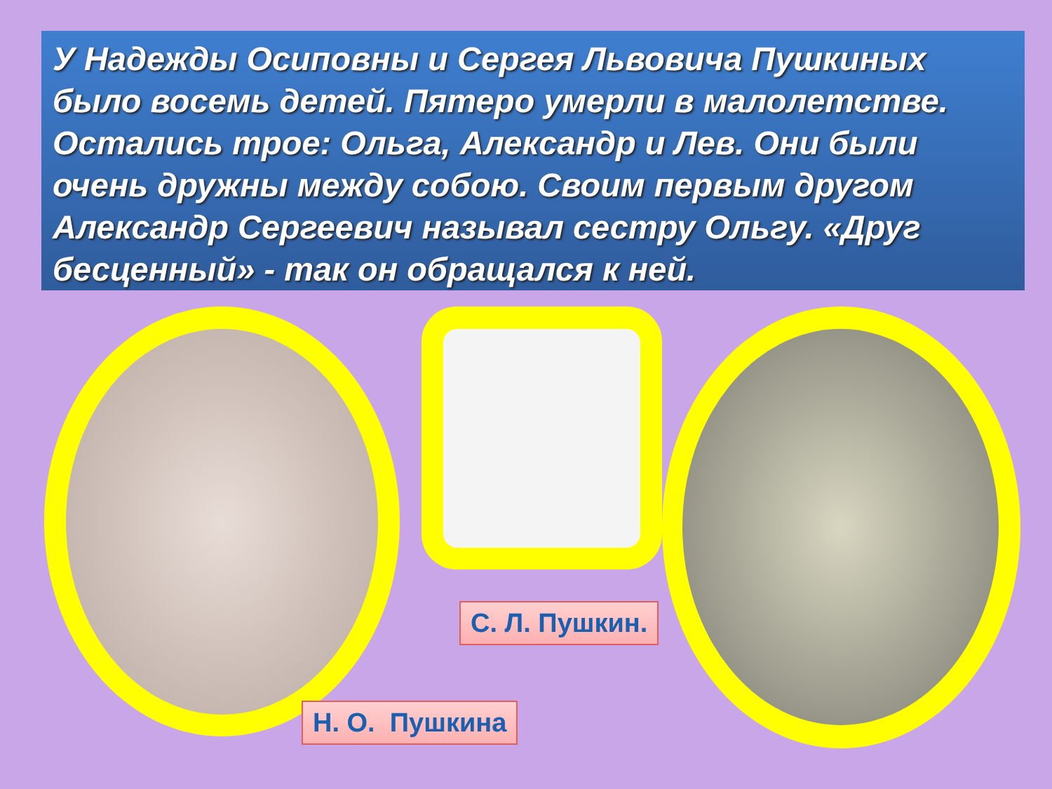У Надежды Осиповны и Сергея Львовича Пушкиных было восемь детей. Пятеро умерли в малолетстве. Остались трое: Ольга, Александр и Лев. Они были очень дружны между собою. Своим первым другом Александр Сергеевич называл сестру Ольгу. «Друг бесценный» - так он обращался к ней.
С. Л. Пушкин.
Н. О. Пушкина